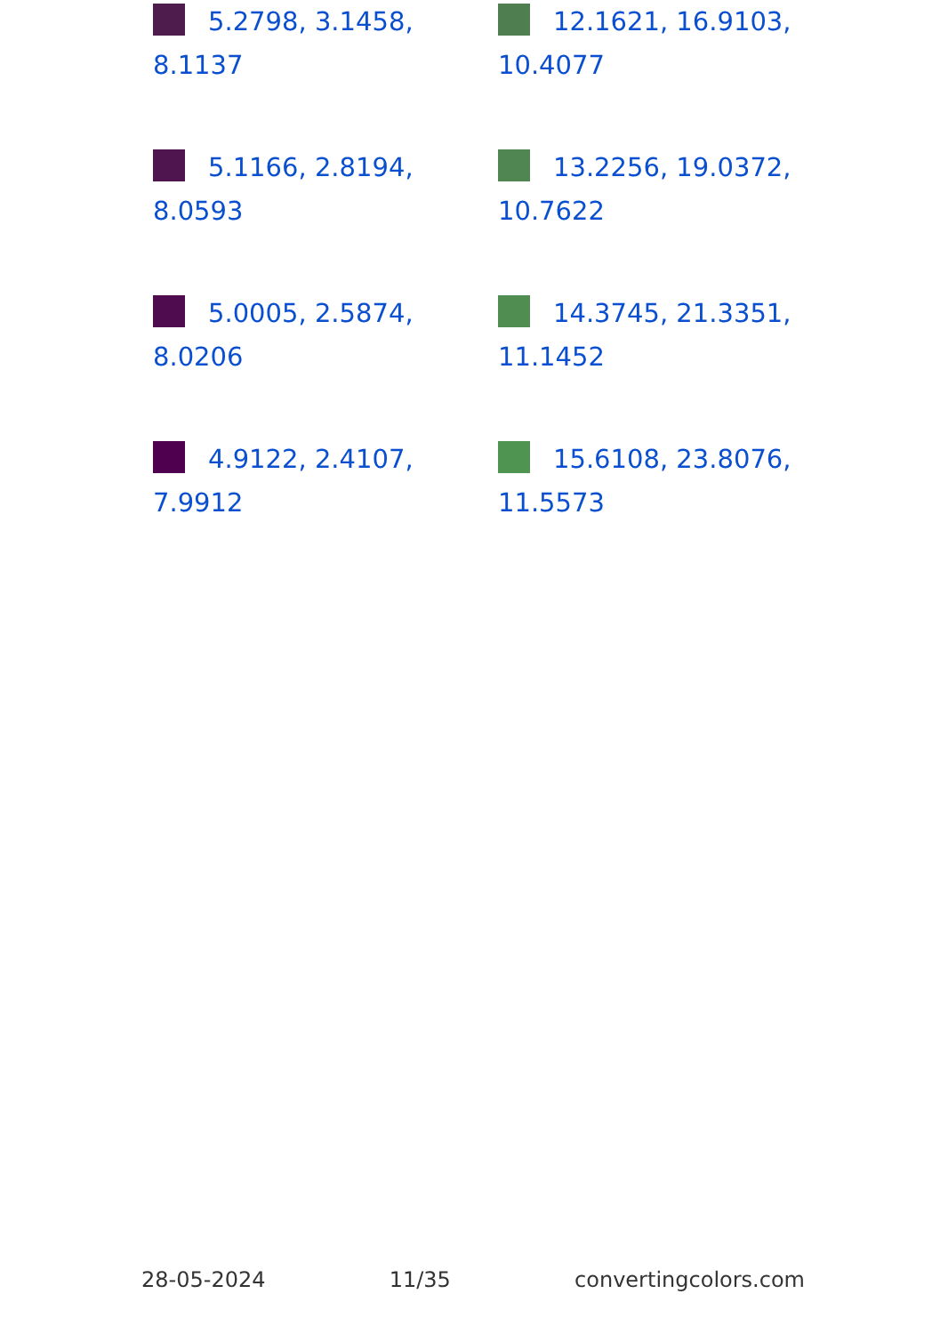5.2798, 3.1458, 8.1137
12.1621, 16.9103, 10.4077
5.1166, 2.8194, 8.0593
13.2256, 19.0372, 10.7622
5.0005, 2.5874, 8.0206
14.3745, 21.3351, 11.1452
4.9122, 2.4107, 7.9912
15.6108, 23.8076, 11.5573
28-05-2024 11/35 convertingcolors.com